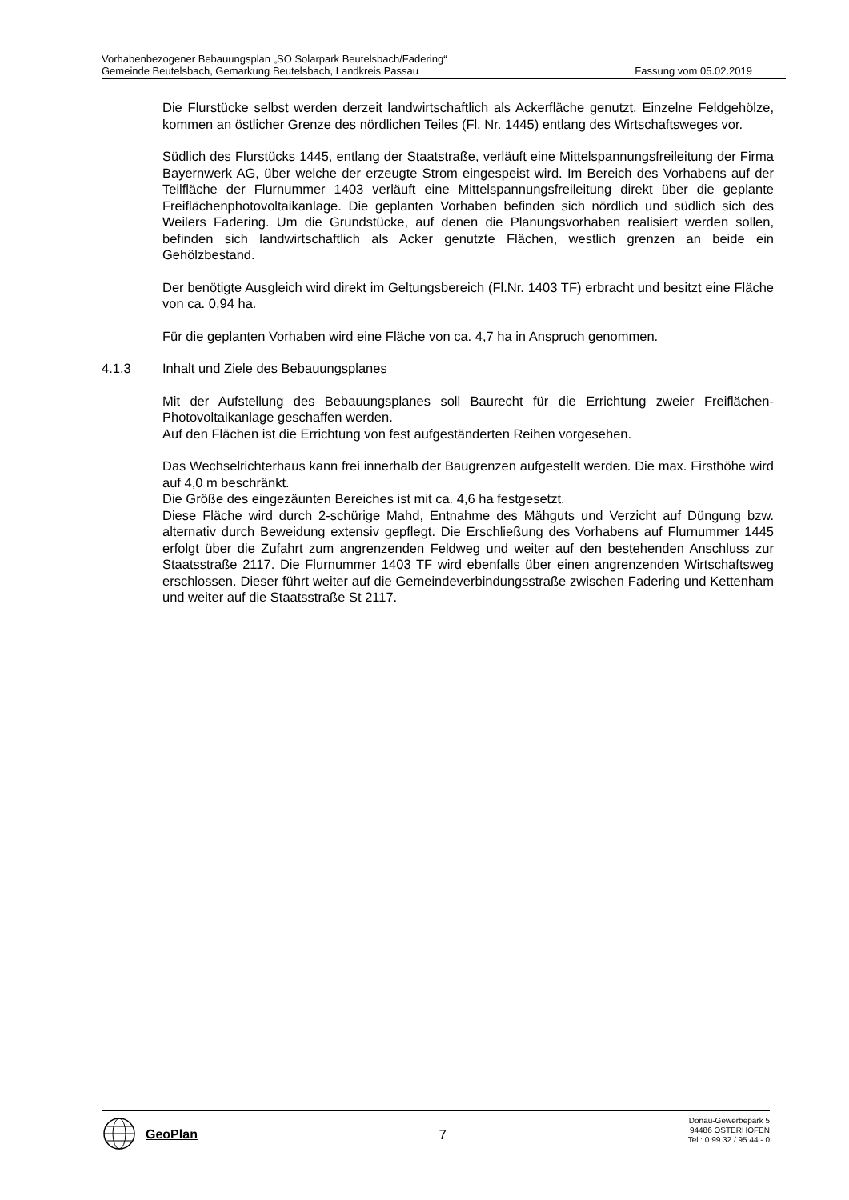Vorhabenbezogener Bebauungsplan „SO Solarpark Beutelsbach/Fadering“
Gemeinde Beutelsbach, Gemarkung Beutelsbach, Landkreis Passau Fassung vom 05.02.2019
Die Flurstücke selbst werden derzeit landwirtschaftlich als Ackerfläche genutzt. Einzelne Feldgehölze, kommen an östlicher Grenze des nördlichen Teiles (Fl. Nr. 1445) entlang des Wirtschaftsweges vor.
Südlich des Flurstücks 1445, entlang der Staatstraße, verläuft eine Mittelspannungsfreileitung der Firma Bayernwerk AG, über welche der erzeugte Strom eingespeist wird. Im Bereich des Vorhabens auf der Teilfläche der Flurnummer 1403 verläuft eine Mittelspannungsfreileitung direkt über die geplante Freiflächenphotovoltaikanlage. Die geplanten Vorhaben befinden sich nördlich und südlich sich des Weilers Fadering. Um die Grundstücke, auf denen die Planungsvorhaben realisiert werden sollen, befinden sich landwirtschaftlich als Acker genutzte Flächen, westlich grenzen an beide ein Gehölzbestand.
Der benötigte Ausgleich wird direkt im Geltungsbereich (Fl.Nr. 1403 TF) erbracht und besitzt eine Fläche von ca. 0,94 ha.
Für die geplanten Vorhaben wird eine Fläche von ca. 4,7 ha in Anspruch genommen.
4.1.3 Inhalt und Ziele des Bebauungsplanes
Mit der Aufstellung des Bebauungsplanes soll Baurecht für die Errichtung zweier Freiflächen-Photovoltaikanlage geschaffen werden.
Auf den Flächen ist die Errichtung von fest aufgeständerten Reihen vorgesehen.
Das Wechselrichterhaus kann frei innerhalb der Baugrenzen aufgestellt werden. Die max. Firsthöhe wird auf 4,0 m beschränkt.
Die Größe des eingezäunten Bereiches ist mit ca. 4,6 ha festgesetzt.
Diese Fläche wird durch 2-schürige Mahd, Entnahme des Mähguts und Verzicht auf Düngung bzw. alternativ durch Beweidung extensiv gepflegt. Die Erschließung des Vorhabens auf Flurnummer 1445 erfolgt über die Zufahrt zum angrenzenden Feldweg und weiter auf den bestehenden Anschluss zur Staatsstraße 2117. Die Flurnummer 1403 TF wird ebenfalls über einen angrenzenden Wirtschaftsweg erschlossen. Dieser führt weiter auf die Gemeindeverbindungsstraße zwischen Fadering und Kettenham und weiter auf die Staatsstraße St 2117.
GeoPlan
7
Donau-Gewerbepark 5
94486 OSTERHOFEN
Tel.: 0 99 32 / 95 44 - 0